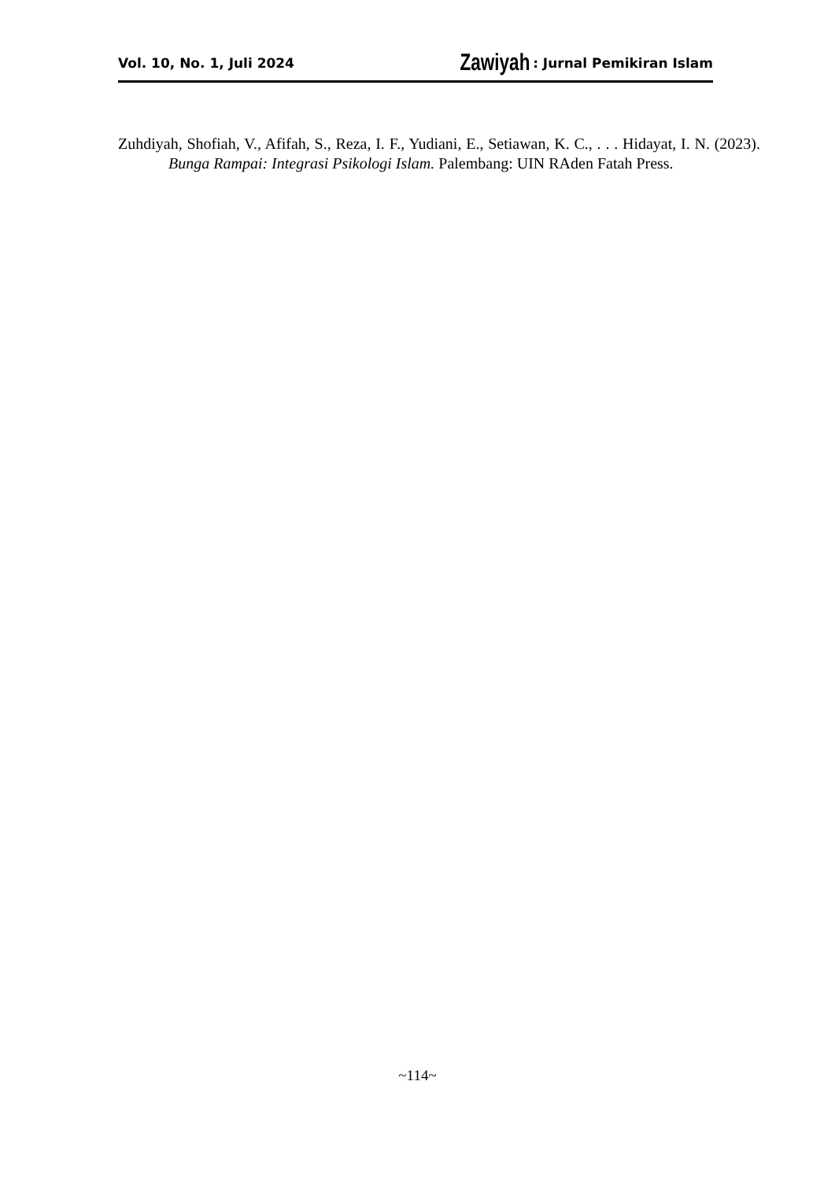Vol. 10, No. 1, Juli 2024 Zawiyah : Jurnal Pemikiran Islam
Zuhdiyah, Shofiah, V., Afifah, S., Reza, I. F., Yudiani, E., Setiawan, K. C., . . . Hidayat, I. N. (2023). Bunga Rampai: Integrasi Psikologi Islam. Palembang: UIN RAden Fatah Press.
~114~